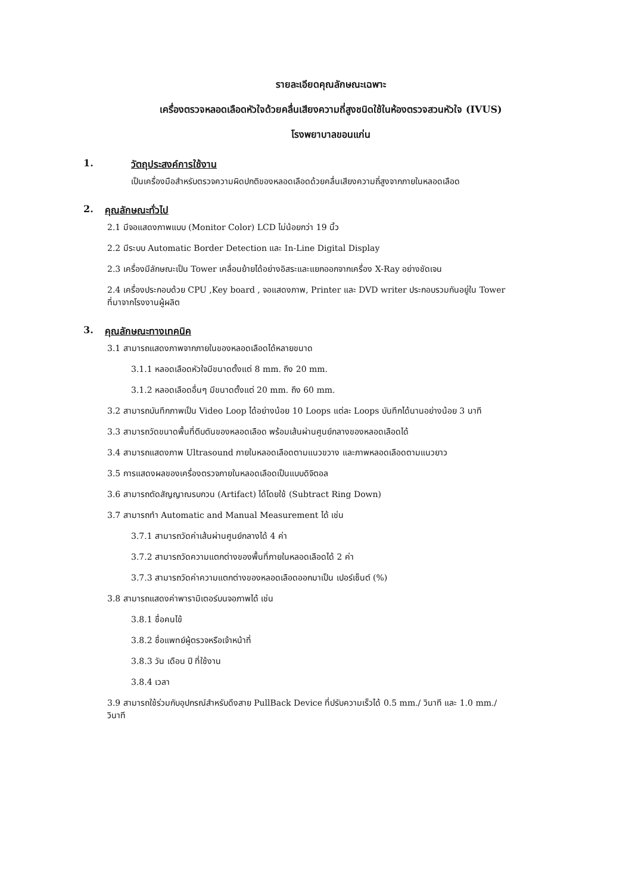รายละเอียดคุณลักษณะเฉพาะ
เครื่องตรวจหลอดเลือดหัวใจด้วยคลื่นเสียงความถี่สูงชนิดใช้ในห้องตรวจสวนหัวใจ (IVUS)
โรงพยาบาลขอนแก่น
1. วัตถุประสงค์การใช้งาน
เป็นเครื่องมือสำหรับตรวจความผิดปกติของหลอดเลือดด้วยคลื่นเสียงความถี่สูงจากภายในหลอดเลือด
2. คุณลักษณะทั่วไป
2.1 มีจอแสดงภาพแบบ (Monitor Color) LCD ไม่น้อยกว่า 19 นิ้ว
2.2 มีระบบ Automatic Border Detection และ In-Line Digital Display
2.3 เครื่องมีลักษณะเป็น Tower เคลื่อนย้ายได้อย่างอิสระและแยกออกจากเครื่อง X-Ray อย่างชัดเจน
2.4 เครื่องประกอบด้วย CPU ,Key board , จอแสดงภาพ, Printer และ DVD writer ประกอบรวมกันอยู่ใน Tower
ที่มาจากโรงงานผู้ผลิต
3. คุณลักษณะทางเทคนิค
3.1 สามารถแสดงภาพจากภายในของหลอดเลือดได้หลายขนาด
3.1.1 หลอดเลือดหัวใจมีขนาดตั้งแต่ 8 mm. ถึง 20 mm.
3.1.2 หลอดเลือดอื่นๆ มีขนาดตั้งแต่ 20 mm. ถึง 60 mm.
3.2 สามารถบันทึกภาพเป็น Video Loop ได้อย่างน้อย 10 Loops แต่ละ Loops บันทึกได้นานอย่างน้อย 3 นาที
3.3 สามารถวัดขนาดพื้นที่ตีบตันของหลอดเลือด พร้อมเส้นผ่านศูนย์กลางของหลอดเลือดได้
3.4 สามารถแสดงภาพ Ultrasound ภายในหลอดเลือดตามแนวขวาง และภาพหลอดเลือดตามแนวยาว
3.5 การแสดงผลของเครื่องตรวจภายในหลอดเลือดเป็นแบบดิจิตอล
3.6 สามารถตัดสัญญาณรบกวน (Artifact) ได้โดยใช้ (Subtract Ring Down)
3.7 สามารถทำ Automatic and Manual Measurement ได้ เช่น
3.7.1 สามารถวัดค่าเส้นผ่านศูนย์กลางได้ 4 ค่า
3.7.2 สามารถวัดความแตกต่างของพื้นที่ภายในหลอดเลือดได้ 2 ค่า
3.7.3 สามารถวัดค่าความแตกต่างของหลอดเลือดออกมาเป็น เปอร์เซ็นต์ (%)
3.8 สามารถแสดงค่าพารามิเตอร์บนจอภาพได้ เช่น
3.8.1 ชื่อคนไข้
3.8.2 ชื่อแพทย์ผู้ตรวจหรือเจ้าหน้าที่
3.8.3 วัน เดือน ปี ที่ใช้งาน
3.8.4 เวลา
3.9 สามารถใช้ร่วมกับอุปกรณ์สำหรับดึงสาย PullBack Device ที่ปรับความเร็วได้ 0.5 mm./ วินาที และ 1.0 mm./
วินาที